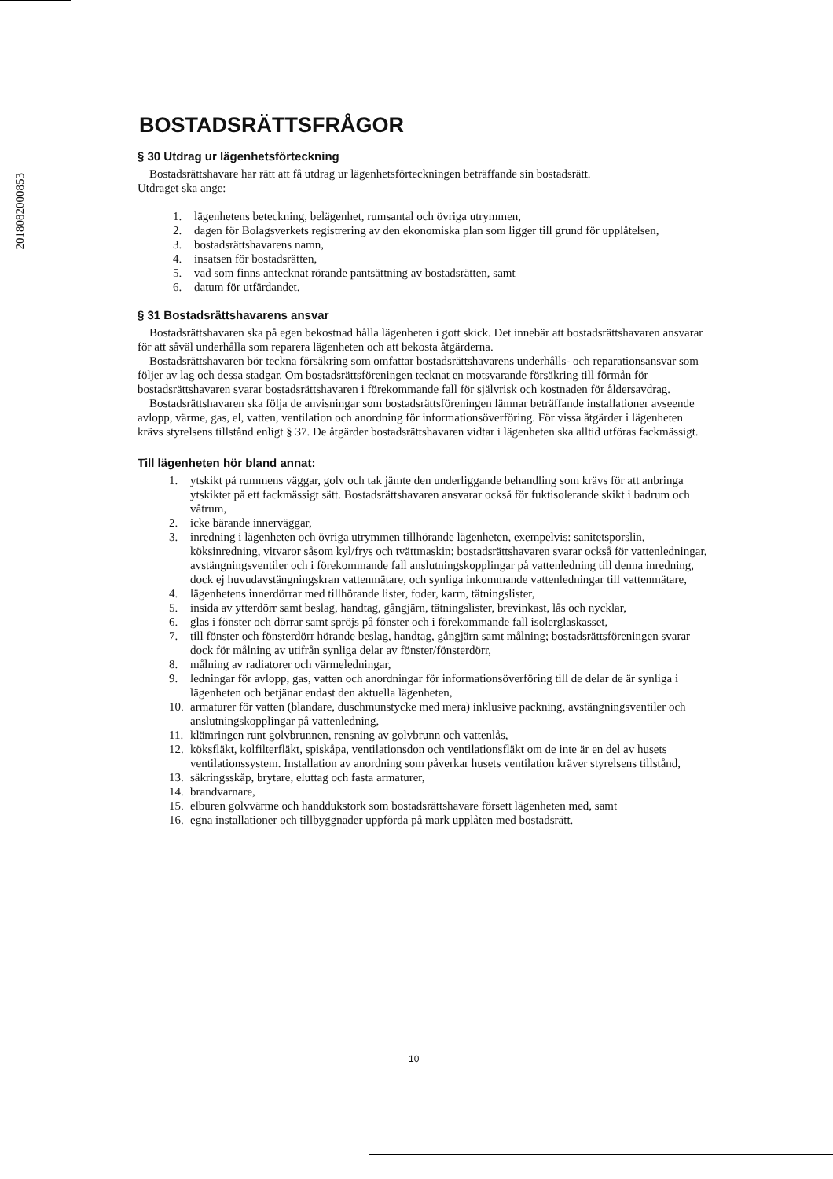2018082000853
BOSTADSRÄTTSFRÅGOR
§ 30 Utdrag ur lägenhetsförteckning
Bostadsrättshavare har rätt att få utdrag ur lägenhetsförteckningen beträffande sin bostadsrätt.
Utdraget ska ange:
1. lägenhetens beteckning, belägenhet, rumsantal och övriga utrymmen,
2. dagen för Bolagsverkets registrering av den ekonomiska plan som ligger till grund för upplåtelsen,
3. bostadsrättshavarens namn,
4. insatsen för bostadsrätten,
5. vad som finns antecknat rörande pantsättning av bostadsrätten, samt
6. datum för utfärdandet.
§ 31 Bostadsrättshavarens ansvar
Bostadsrättshavaren ska på egen bekostnad hålla lägenheten i gott skick. Det innebär att bostadsrättshavaren ansvarar för att såväl underhålla som reparera lägenheten och att bekosta åtgärderna.
Bostadsrättshavaren bör teckna försäkring som omfattar bostadsrättshavarens underhålls- och reparationsansvar som följer av lag och dessa stadgar. Om bostadsrättsföreningen tecknat en motsvarande försäkring till förmån för bostadsrättshavaren svarar bostadsrättshavaren i förekommande fall för självrisk och kostnaden för åldersavdrag.
Bostadsrättshavaren ska följa de anvisningar som bostadsrättsföreningen lämnar beträffande installationer avseende avlopp, värme, gas, el, vatten, ventilation och anordning för informationsöverföring. För vissa åtgärder i lägenheten krävs styrelsens tillstånd enligt § 37. De åtgärder bostadsrättshavaren vidtar i lägenheten ska alltid utföras fackmässigt.
Till lägenheten hör bland annat:
1. ytskikt på rummens väggar, golv och tak jämte den underliggande behandling som krävs för att anbringa ytskiktet på ett fackmässigt sätt. Bostadsrättshavaren ansvarar också för fuktisolerande skikt i badrum och våtrum,
2. icke bärande innerväggar,
3. inredning i lägenheten och övriga utrymmen tillhörande lägenheten, exempelvis: sanitetsporslin, köksinredning, vitvaror såsom kyl/frys och tvättmaskin; bostadsrättshavaren svarar också för vattenledningar, avstängningsventiler och i förekommande fall anslutningskopplingar på vattenledning till denna inredning, dock ej huvudavstängningskran vattenmätare, och synliga inkommande vattenledningar till vattenmätare,
4. lägenhetens innerdörrar med tillhörande lister, foder, karm, tätningslister,
5. insida av ytterdörr samt beslag, handtag, gångjärn, tätningslister, brevinkast, lås och nycklar,
6. glas i fönster och dörrar samt spröjs på fönster och i förekommande fall isolerglaskasset,
7. till fönster och fönsterdörr hörande beslag, handtag, gångjärn samt målning; bostadsrättsföreningen svarar dock för målning av utifrån synliga delar av fönster/fönsterdörr,
8. målning av radiatorer och värmeledningar,
9. ledningar för avlopp, gas, vatten och anordningar för informationsöverföring till de delar de är synliga i lägenheten och betjänar endast den aktuella lägenheten,
10. armaturer för vatten (blandare, duschmunstycke med mera) inklusive packning, avstängningsventiler och anslutningskopplingar på vattenledning,
11. klämringen runt golvbrunnen, rensning av golvbrunn och vattenlås,
12. köksfläkt, kolfilterfläkt, spiskåpa, ventilationsdon och ventilationsfläkt om de inte är en del av husets ventilationssystem. Installation av anordning som påverkar husets ventilation kräver styrelsens tillstånd,
13. säkringsskåp, brytare, eluttag och fasta armaturer,
14. brandvarnare,
15. elburen golvvärme och handdukstork som bostadsrättshavare försett lägenheten med, samt
16. egna installationer och tillbyggnader uppförda på mark upplåten med bostadsrätt.
10